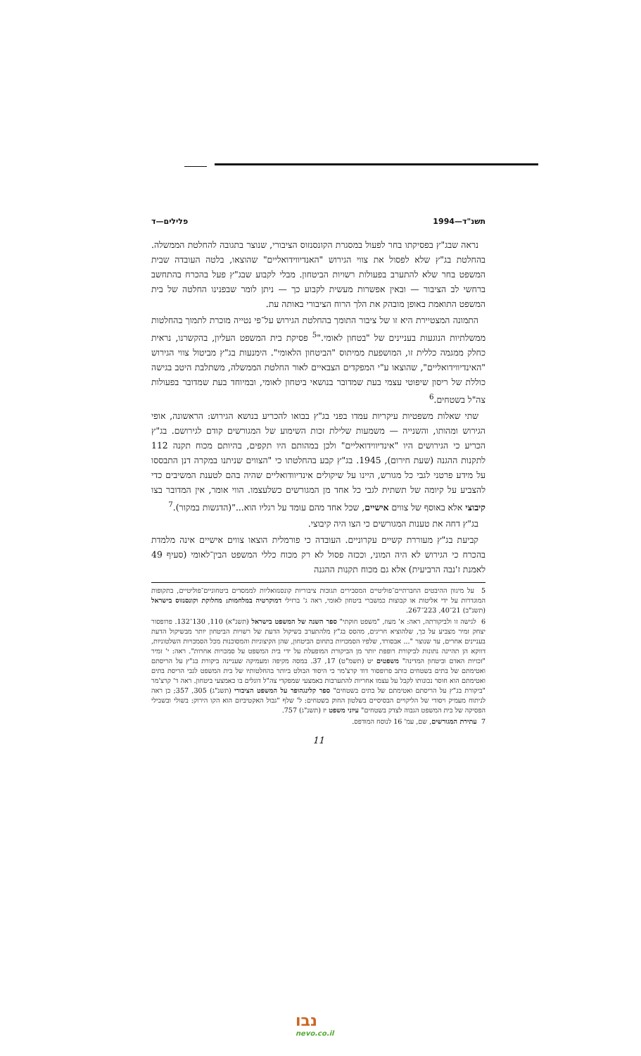תשנ"ד—1994 פלילים—ד
נראה שבג"ץ בפסיקתו בחר לפעול במסגרת הקונסנזוס הציבורי, שנוצר בתגובה להחלטת הממשלה. בהחלטת בג"ץ שלא לפסול את צווי הגירוש "האנדיווידואליים" שהוצאו, בלטה העובדה שבית המשפט בחר שלא להתערב בפעולות רשויות הביטחון. מבלי לקבוע שבג"ץ פעל בהכרח בהתחשב ברחשי לב הציבור — ובאין אפשרות מעשית לקבוע כך — ניתן לומר שבפנינו החלטה של בית המשפט התואמת באופן מובהק את הלך הרוח הציבורי באותה עת.
התמונה המצטיירת היא זו של ציבור התומך בהחלטת הגירוש על־פי נטייה מוכרת לתמוך בהחלטות ממשלתיות הנוגעות בעניינים של "בטחון לאומי."<sup>5</sup> פסיקת בית המשפט העליון, בהקשרנו, נראית כחלק ממגמה כללית זו, המושפעת ממיתוס "הביטחון הלאומי". הימנעות בג"ץ מביטול צווי הגירוש "האינדיווידואליים", שהוצאו ע"י המפקדים הצבאיים לאור החלטת הממשלה, משתלבת היטב בגישה כוללת של ריסון שיפוטי עצמי בעת שמדובר בנושאי ביטחון לאומי, ובמיוחד בעת שמדובר בפעולות צה"ל בשטחים.<sup>6</sup>
שתי שאלות משפטיות עיקריות עמדו בפני בג"ץ בבואו להכריע בנושא הגירוש: הראשונה, אופי הגירוש ומהותו, והשנייה — משמעות שלילת זכות השימוע של המגורשים קודם לגירושם. בג"ץ הכריע כי הגירושים היו "אינדיווידואליים" ולכן במהותם היו תקפים, בהיותם מכוח תקנה 112 לתקנות ההגנה (שעת חירום), 1945. בג"ץ קבע בהחלטתו כי "הצווים שניתנו במקרה דנן התבססו על מידע פרטני לגבי כל מגורש, היינו על שיקולים אינדיוודואליים שהיה בהם לטענת המשיבים כדי להצביע על קיומה של תשתית לגבי כל אחד מן המגורשים כשלעצמו. הווי אומר, אין המדובר בצו קיבוצי אלא באוסף של צווים אישיים, שכל אחד מהם עומד על רגליו הוא..."(הדגשות במקור).<sup>7</sup>
בג"ץ דחה את טענות המגורשים כי הצו היה קיבוצי.
קביעת בג"ץ מעוררת קשיים עקרוניים. העובדה כי פורמלית הוצאו צווים אישיים אינה מלמדת בהכרח כי הגירוש לא היה המוני, וככזה פסול לא רק מכוח כללי המשפט הבין־לאומי (סעיף 49 לאמנת ז'נבה הרביעית) אלא גם מכוח תקנות ההגנה
5 על מיגוון ההיבטים החברתיים־פוליטיים המסבירים תגובות ציבוריות קונסנזואליות לממסדים ביטחוניים־פוליטיים, בתקופות המוגדרות על ידי אליטות או קבוצות כמשברי ביטחון לאומי, ראה ג' ברזילי דמוקרטיה במלחמות: מחלוקת וקונסנזוס בישראל (תשנ"ב) 21־40, 223־267.
6 לגישה זו ולביקורתה, ראה: א' מעוז, "משפט חוקתי" ספר השנה של המשפט בישראל (תשנ"א) 110, 130־132. פרופסור יצחק זמיר מצביע על כך, שלהוציא חריגים, מהסס בג"ץ מלהתערב בשיקול הדעת של רשויות הביטחון יותר מבשיקול הדעת בעניינים אחרים, עד שנוצר "... אבסורד, שלפיו הסמכויות בתחום הביטחון, שהן הקיצוניות והמסוכנות מכל הסמכויות השלטוניות, דווקא הן תהיינה נתונות לביקורת רופפת יותר מן הביקורת המופעלת על ידי בית המשפט על סמכויות אחרות". ראה: י' זמיר "זכויות האדם וביטחון המדינה" משפטים יט (תשמ"ט) 17, 37. במסה מקיפה ומעמיקה שעניינה ביקורת בג"ץ על הריסתם ואטימתם של בתים בשטחים כותב פרופסור דוד קרצ'מר כי היסוד הבולט ביותר בהחלטותיו של בית המשפט לגבי הריסת בתים ואטימתם הוא חוסר נכונותו לקבל על עצמו אחריות להתערבות באמצעי שמפקדי צה"ל דוגלים בו כאמצעי ביטחון. ראה ד' קרצ'מר "ביקורת בג"ץ על הריסתם ואטימתם של בתים בשטחים" ספר קלינגהופר על המשפט הציבורי (תשנ"ג) 305, 357; כן ראה לניתוח מעמיק ויסודי של הליקויים הבסיסיים בשלטון החוק בשטחים: ל' שלף "גבול האקטיביזם הוא הקו הירוק: בשולי ובשבילי הפסיקה של בית המשפט הגבוה לצדק בשטחים" עיוני משפט יז (תשנ"ג) 757.
7 עתירת המגורשים, שם, עמ' 16 לנוסח המודפס.
11
נבו
nevo.co.il